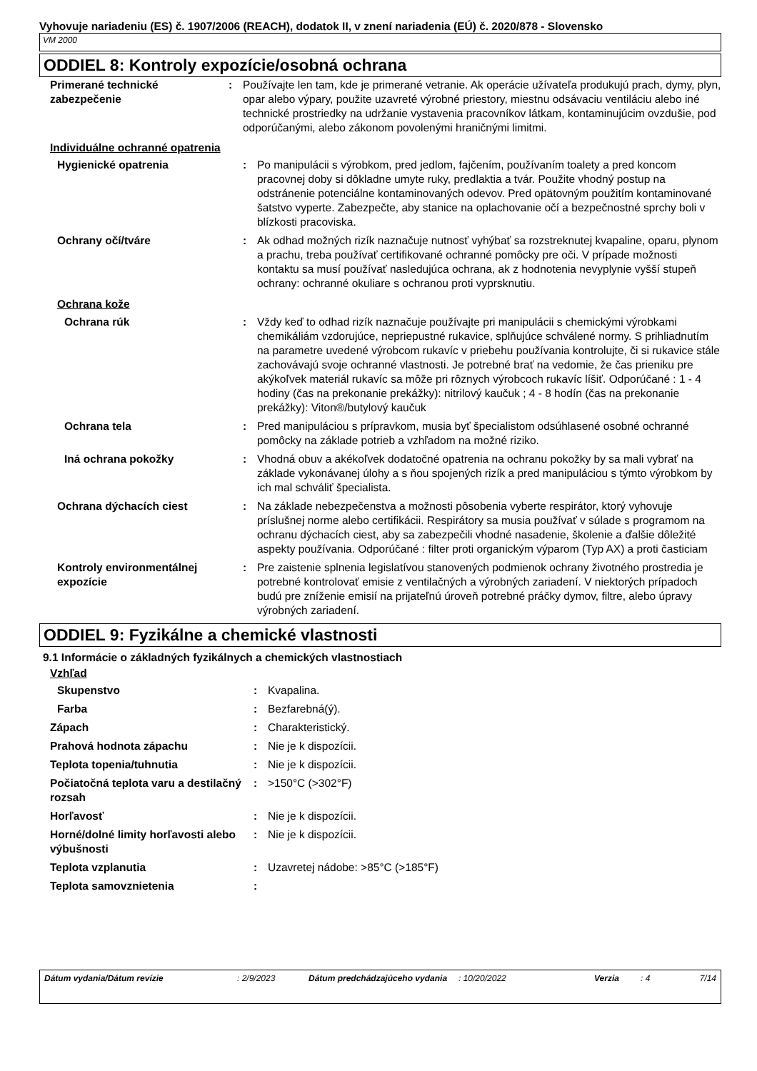Vyhovuje nariadeniu (ES) č. 1907/2006 (REACH), dodatok II, v znení nariadenia (EÚ) č. 2020/878 - Slovensko
VM 2000
ODDIEL 8: Kontroly expozície/osobná ochrana
| Primerané technické zabezpečenie | : | Používajte len tam, kde je primerané vetranie. Ak operácie užívateľa produkujú prach, dymy, plyn, opar alebo výpary, použite uzavreté výrobné priestory, miestnu odsávaciu ventiláciu alebo iné technické prostriedky na udržanie vystavenia pracovníkov látkam, kontaminujúcim ovzdušie, pod odporúčanými, alebo zákonom povolenými hraničnými limitmi. |
Individuálne ochranné opatrenia
| Hygienické opatrenia | : | Po manipulácii s výrobkom, pred jedlom, fajčením, používaním toalety a pred koncom pracovnej doby si dôkladne umyte ruky, predlaktia a tvár. Použite vhodný postup na odstránenie potenciálne kontaminovaných odevov. Pred opätovným použitím kontaminované šatstvo vyperte. Zabezpečte, aby stanice na oplachovanie očí a bezpečnostné sprchy boli v blízkosti pracoviska. |
| Ochrany očí/tváre | : | Ak odhad možných rizík naznačuje nutnosť vyhýbať sa rozstreknutej kvapaline, oparu, plynom a prachu, treba používať certifikované ochranné pomôcky pre oči. V prípade možnosti kontaktu sa musí používať nasledujúca ochrana, ak z hodnotenia nevyplynie vyšší stupeň ochrany: ochranné okuliare s ochranou proti vyprsknutiu. |
| Ochrana kože | | |
| Ochrana rúk | : | Vždy keď to odhad rizík naznačuje používajte pri manipulácii s chemickými výrobkami chemikáliám vzdorujúce, nepriepustné rukavice, splňujúce schválené normy. S prihliadnutím na parametre uvedené výrobcom rukavíc v priebehu používania kontrolujte, či si rukavice stále zachovávajú svoje ochranné vlastnosti. Je potrebné brať na vedomie, že čas prieniku pre akýkoľvek materiál rukavíc sa môže pri rôznych výrobcoch rukavíc líšiť. Odporúčané : 1 - 4 hodiny (čas na prekonanie prekážky): nitrilový kaučuk ; 4 - 8 hodín (čas na prekonanie prekážky): Viton®/butylový kaučuk |
| Ochrana tela | : | Pred manipuláciou s prípravkom, musia byť špecialistom odsúhlasené osobné ochranné pomôcky na základe potrieb a vzhľadom na možné riziko. |
| Iná ochrana pokožky | : | Vhodná obuv a akékoľvek dodatočné opatrenia na ochranu pokožky by sa mali vybrať na základe vykonávanej úlohy a s ňou spojených rizík a pred manipuláciou s týmto výrobkom by ich mal schváliť špecialista. |
| Ochrana dýchacích ciest | : | Na základe nebezpečenstva a možnosti pôsobenia vyberte respirátor, ktorý vyhovuje príslušnej norme alebo certifikácii. Respirátory sa musia používať v súlade s programom na ochranu dýchacích ciest, aby sa zabezpečili vhodné nasadenie, školenie a ďalšie dôležité aspekty používania. Odporúčané : filter proti organickým výparom (Typ AX) a proti časticiam |
| Kontroly environmentálnej expozície | : | Pre zaistenie splnenia legislatívou stanovených podmienok ochrany životného prostredia je potrebné kontrolovať emisie z ventilačných a výrobných zariadení. V niektorých prípadoch budú pre zníženie emisií na prijateľnú úroveň potrebné práčky dymov, filtre, alebo úpravy výrobných zariadení. |
ODDIEL 9: Fyzikálne a chemické vlastnosti
9.1 Informácie o základných fyzikálnych a chemických vlastnostiach
Vzhľad
| Skupenstvo | : | Kvapalina. |
| Farba | : | Bezfarebná(ý). |
| Zápach | : | Charakteristický. |
| Prahová hodnota zápachu | : | Nie je k dispozícii. |
| Teplota topenia/tuhnutia | : | Nie je k dispozícii. |
| Počiatočná teplota varu a destilačný rozsah | : | >150°C (>302°F) |
| Horľavosť | : | Nie je k dispozícii. |
| Horné/dolné limity horľavosti alebo výbušnosti | : | Nie je k dispozícii. |
| Teplota vzplanutia | : | Uzavretej nádobe: >85°C (>185°F) |
| Teplota samovznietenia | : | |
| Dátum vydania/Dátum revízie | : 2/9/2023 | Dátum predchádzajúceho vydania | : 10/20/2022 | Verzia | : 4 | 7/14 |